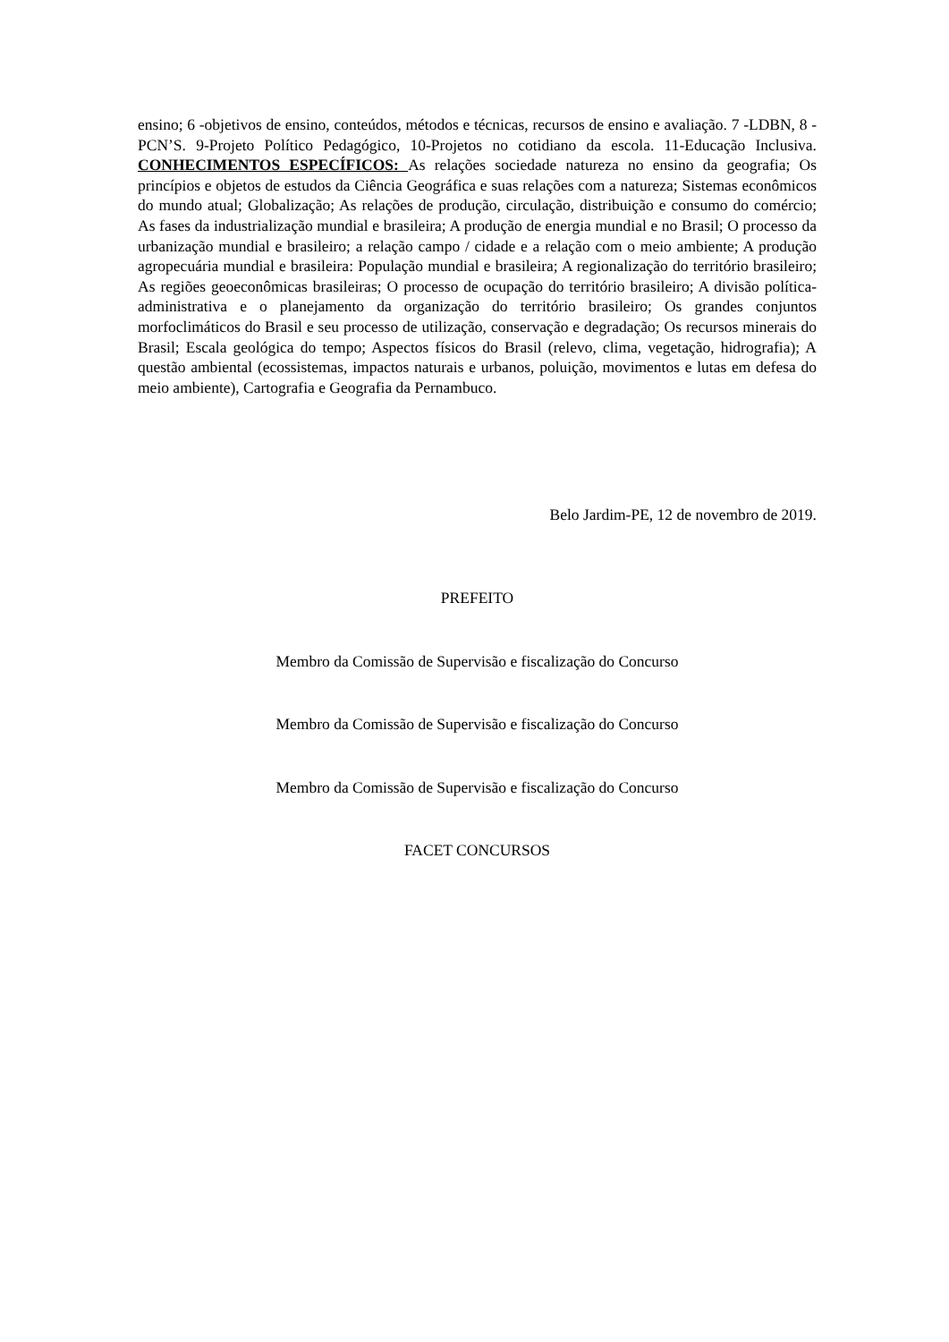ensino; 6 -objetivos de ensino, conteúdos, métodos e técnicas, recursos de ensino e avaliação. 7 -LDBN, 8 -PCN’S. 9-Projeto Político Pedagógico, 10-Projetos no cotidiano da escola. 11-Educação Inclusiva. CONHECIMENTOS ESPECÍFICOS: As relações sociedade natureza no ensino da geografia; Os princípios e objetos de estudos da Ciência Geográfica e suas relações com a natureza; Sistemas econômicos do mundo atual; Globalização; As relações de produção, circulação, distribuição e consumo do comércio; As fases da industrialização mundial e brasileira; A produção de energia mundial e no Brasil; O processo da urbanização mundial e brasileiro; a relação campo / cidade e a relação com o meio ambiente; A produção agropecuária mundial e brasileira: População mundial e brasileira; A regionalização do território brasileiro; As regiões geoeconômicas brasileiras; O processo de ocupação do território brasileiro; A divisão política-administrativa e o planejamento da organização do território brasileiro; Os grandes conjuntos morfoclimáticos do Brasil e seu processo de utilização, conservação e degradação; Os recursos minerais do Brasil; Escala geológica do tempo; Aspectos físicos do Brasil (relevo, clima, vegetação, hidrografia); A questão ambiental (ecossistemas, impactos naturais e urbanos, poluição, movimentos e lutas em defesa do meio ambiente), Cartografia e Geografia da Pernambuco.
Belo Jardim-PE, 12 de novembro de 2019.
PREFEITO
Membro da Comissão de Supervisão e fiscalização do Concurso
Membro da Comissão de Supervisão e fiscalização do Concurso
Membro da Comissão de Supervisão e fiscalização do Concurso
FACET CONCURSOS